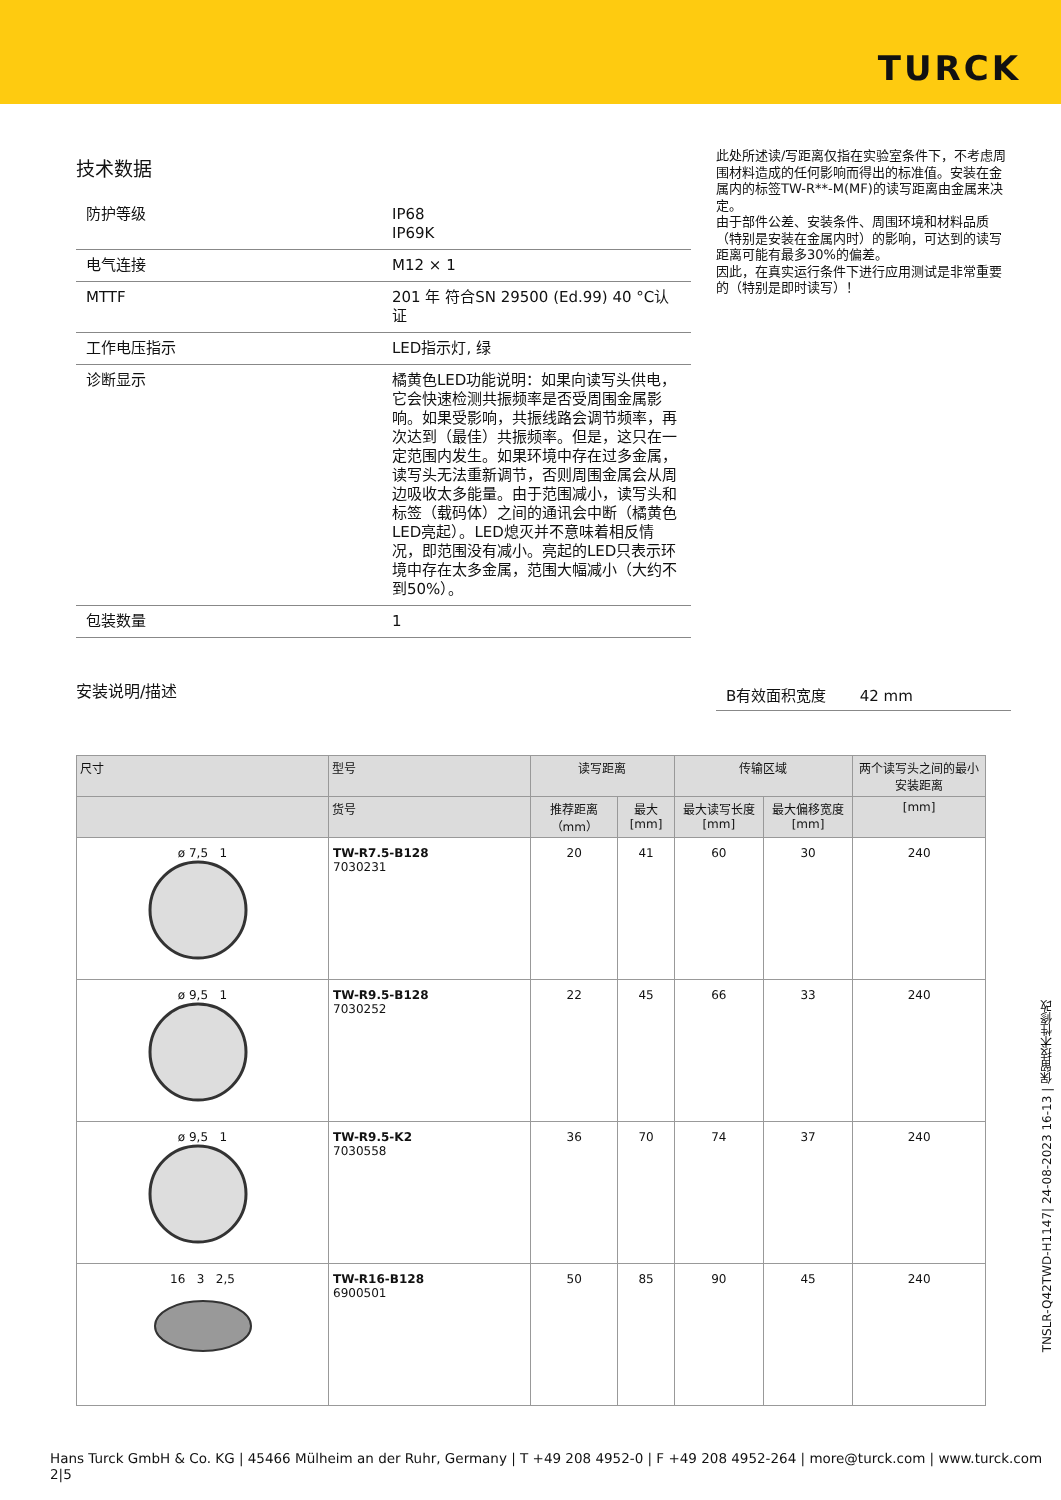TURCK
技术数据
| 防护等级 | IP68 IP69K |
| 电气连接 | M12 × 1 |
| MTTF | 201 年 符合SN 29500 (Ed.99) 40 °C认证 |
| 工作电压指示 | LED指示灯, 绿 |
| 诊断显示 | 橘黄色LED功能说明：如果向读写头供电，它会快速检测共振频率是否受周围金属影响。如果受影响，共振线路会调节频率，再次达到（最佳）共振频率。但是，这只在一定范围内发生。如果环境中存在过多金属，读写头无法重新调节，否则周围金属会从周边吸收太多能量。由于范围减小，读写头和标签（载码体）之间的通讯会中断（橘黄色LED亮起）。LED熄灭并不意味着相反情况，即范围没有减小。亮起的LED只表示环境中存在太多金属，范围大幅减小（大约不到50%）。 |
| 包装数量 | 1 |
安装说明/描述
此处所述读/写距离仅指在实验室条件下，不考虑周围材料造成的任何影响而得出的标准值。安装在金属内的标签TW-R**-M(MF)的读写距离由金属来决定。
由于部件公差、安装条件、周围环境和材料品质（特别是安装在金属内时）的影响，可达到的读写距离可能有最多30%的偏差。
因此，在真实运行条件下进行应用测试是非常重要的（特别是即时读写）！
B有效面积宽度 42 mm
| 尺寸 | 型号 | 读写距离 | | 传输区域 | | 两个读写头之间的最小安装距离 |
| --- | --- | --- | --- | --- | --- | --- |
| | 货号 | 推荐距离（mm） | 最大[mm] | 最大读写长度[mm] | 最大偏移宽度[mm] | [mm] |
| ø 7,5 1 | TW-R7.5-B128 7030231 | 20 | 41 | 60 | 30 | 240 |
| ø 9,5 1 | TW-R9.5-B128 7030252 | 22 | 45 | 66 | 33 | 240 |
| ø 9,5 1 | TW-R9.5-K2 7030558 | 36 | 70 | 74 | 37 | 240 |
| 16 3 2,5 | TW-R16-B128 6900501 | 50 | 85 | 90 | 45 | 240 |
TNSLR-Q42TWD-H1147| 24-08-2023 16-13 | 保留技术性修改
Hans Turck GmbH & Co. KG | 45466 Mülheim an der Ruhr, Germany | T +49 208 4952-0 | F +49 208 4952-264 | more@turck.com | www.turck.com 2|5